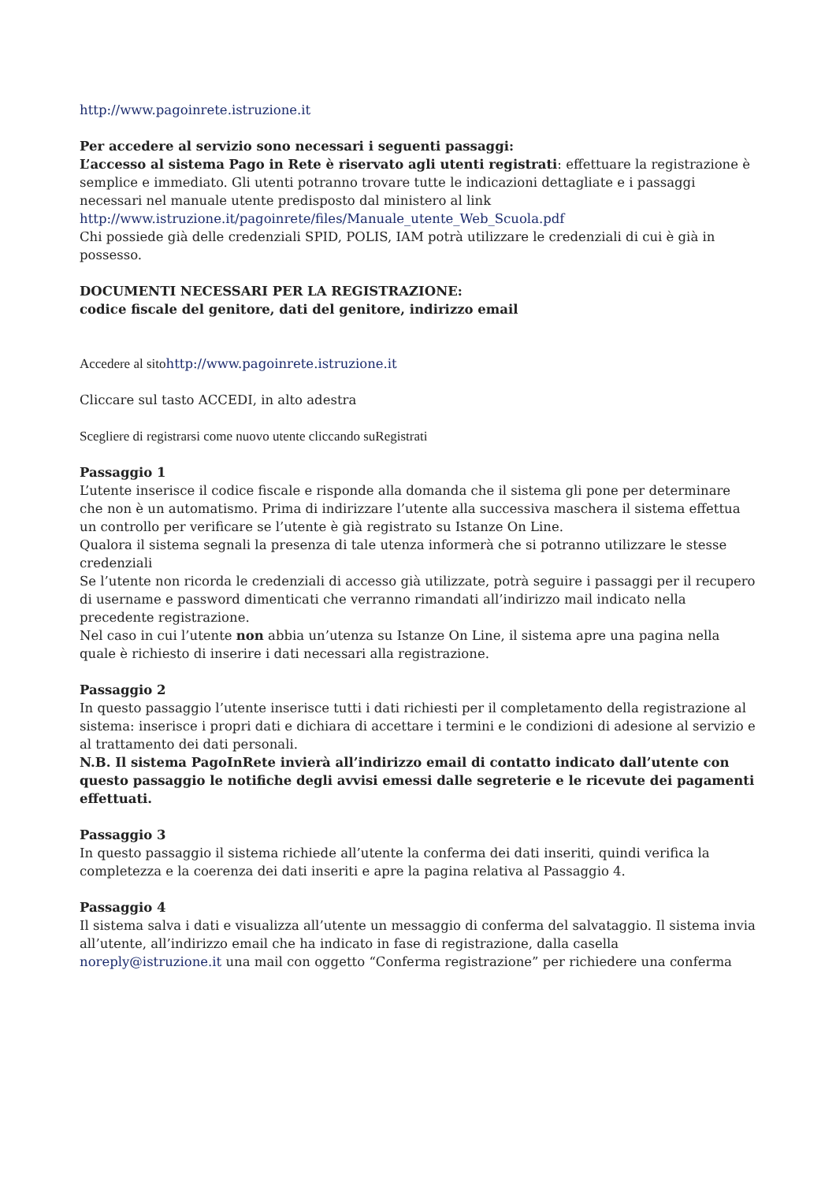http://www.pagoinrete.istruzione.it
Per accedere al servizio sono necessari i seguenti passaggi:
L’accesso al sistema Pago in Rete è riservato agli utenti registrati: effettuare la registrazione è semplice e immediato. Gli utenti potranno trovare tutte le indicazioni dettagliate e i passaggi necessari nel manuale utente predisposto dal ministero al link
http://www.istruzione.it/pagoinrete/files/Manuale_utente_Web_Scuola.pdf
Chi possiede già delle credenziali SPID, POLIS, IAM potrà utilizzare le credenziali di cui è già in possesso.
DOCUMENTI NECESSARI PER LA REGISTRAZIONE:
codice fiscale del genitore, dati del genitore, indirizzo email
Accedere al sito http://www.pagoinrete.istruzione.it
Cliccare sul tasto ACCEDI, in alto adestra
Scegliere di registrarsi come nuovo utente cliccando suRegistrati
Passaggio 1
L’utente inserisce il codice fiscale e risponde alla domanda che il sistema gli pone per determinare che non è un automatismo. Prima di indirizzare l’utente alla successiva maschera il sistema effettua un controllo per verificare se l’utente è già registrato su Istanze On Line.
Qualora il sistema segnali la presenza di tale utenza informerà che si potranno utilizzare le stesse credenziali
Se l’utente non ricorda le credenziali di accesso già utilizzate, potrà seguire i passaggi per il recupero di username e password dimenticati che verranno rimandati all’indirizzo mail indicato nella precedente registrazione.
Nel caso in cui l’utente non abbia un’utenza su Istanze On Line, il sistema apre una pagina nella quale è richiesto di inserire i dati necessari alla registrazione.
Passaggio 2
In questo passaggio l’utente inserisce tutti i dati richiesti per il completamento della registrazione al sistema: inserisce i propri dati e dichiara di accettare i termini e le condizioni di adesione al servizio e al trattamento dei dati personali.
N.B. Il sistema PagoInRete invierà all’indirizzo email di contatto indicato dall’utente con questo passaggio le notifiche degli avvisi emessi dalle segreterie e le ricevute dei pagamenti effettuati.
Passaggio 3
In questo passaggio il sistema richiede all’utente la conferma dei dati inseriti, quindi verifica la completezza e la coerenza dei dati inseriti e apre la pagina relativa al Passaggio 4.
Passaggio 4
Il sistema salva i dati e visualizza all’utente un messaggio di conferma del salvataggio. Il sistema invia all’utente, all’indirizzo email che ha indicato in fase di registrazione, dalla casella noreply@istruzione.it una mail con oggetto “Conferma registrazione” per richiedere una conferma